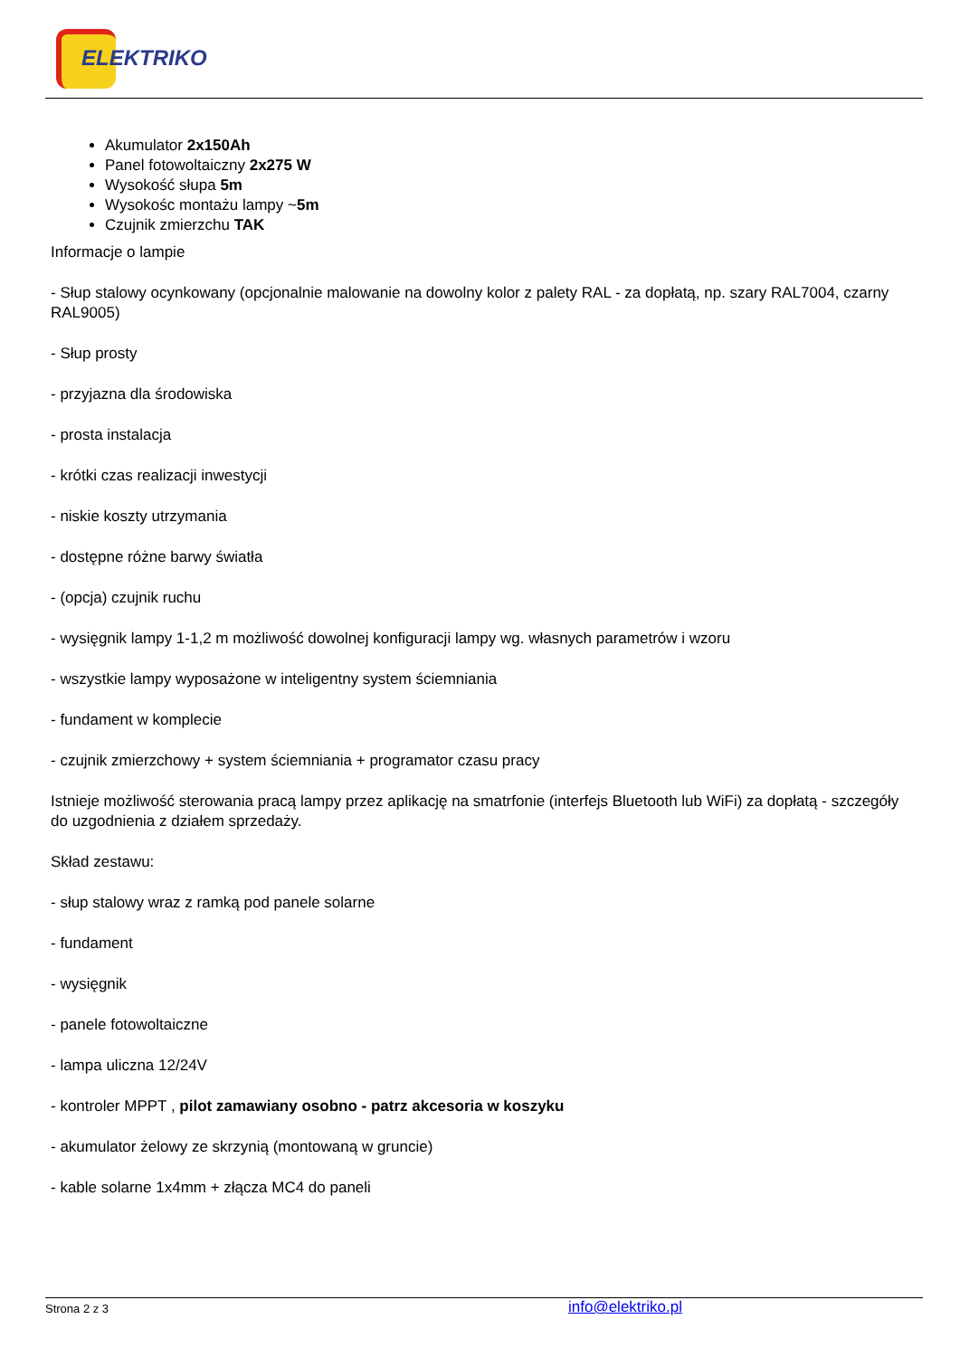ELEKTRIKO
Akumulator 2x150Ah
Panel fotowoltaiczny 2x275 W
Wysokość słupa 5m
Wysokośc montażu lampy ~5m
Czujnik zmierzchu TAK
Informacje o lampie
- Słup stalowy ocynkowany (opcjonalnie malowanie na dowolny kolor z palety RAL - za dopłatą, np. szary RAL7004, czarny RAL9005)
- Słup prosty
- przyjazna dla środowiska
- prosta instalacja
- krótki czas realizacji inwestycji
- niskie koszty utrzymania
- dostępne różne barwy światła
- (opcja) czujnik ruchu
- wysięgnik lampy 1-1,2 m możliwość dowolnej konfiguracji lampy wg. własnych parametrów i wzoru
- wszystkie lampy wyposażone w inteligentny system ściemniania
- fundament w komplecie
- czujnik zmierzchowy + system ściemniania + programator czasu pracy
Istnieje możliwość sterowania pracą lampy przez aplikację na smatrfonie (interfejs Bluetooth lub WiFi) za dopłatą - szczegóły do uzgodnienia z działem sprzedaży.
Skład zestawu:
- słup stalowy wraz z ramką pod panele solarne
- fundament
- wysięgnik
- panele fotowoltaiczne
- lampa uliczna 12/24V
- kontroler MPPT , pilot zamawiany osobno - patrz akcesoria w koszyku
- akumulator żelowy ze skrzynią (montowaną w gruncie)
- kable solarne 1x4mm + złącza MC4 do paneli
Strona 2 z 3
info@elektriko.pl